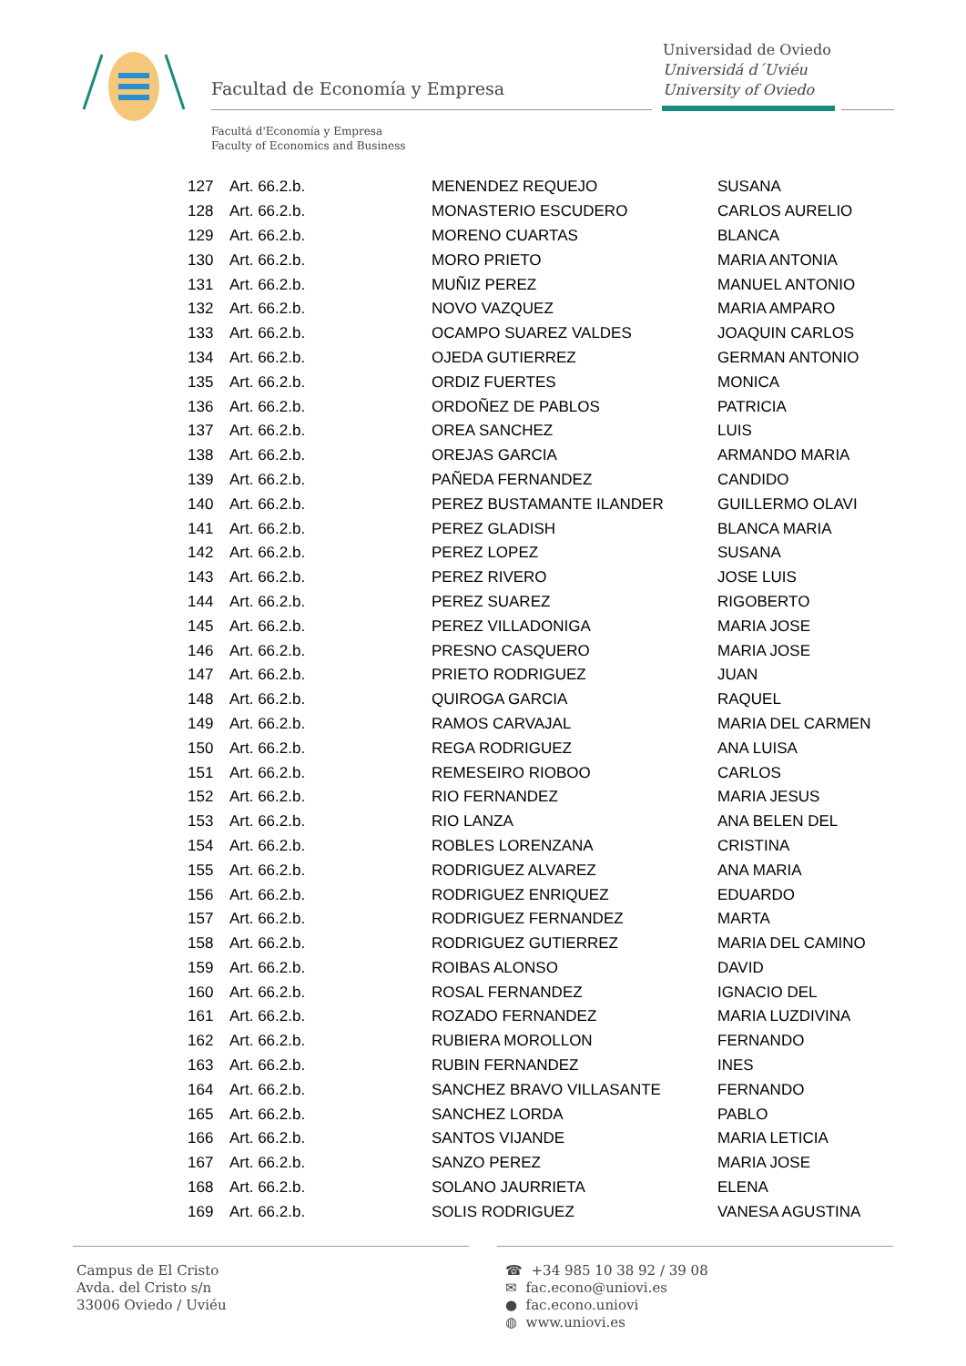Facultad de Economía y Empresa
Universidad de Oviedo
Universidá d´Uviéu
University of Oviedo
Facultá d'Economía y Empresa
Faculty of Economics and Business
| 127 | Art. 66.2.b. | MENENDEZ REQUEJO | SUSANA |
| 128 | Art. 66.2.b. | MONASTERIO ESCUDERO | CARLOS AURELIO |
| 129 | Art. 66.2.b. | MORENO CUARTAS | BLANCA |
| 130 | Art. 66.2.b. | MORO PRIETO | MARIA ANTONIA |
| 131 | Art. 66.2.b. | MUÑIZ PEREZ | MANUEL ANTONIO |
| 132 | Art. 66.2.b. | NOVO VAZQUEZ | MARIA AMPARO |
| 133 | Art. 66.2.b. | OCAMPO SUAREZ VALDES | JOAQUIN CARLOS |
| 134 | Art. 66.2.b. | OJEDA GUTIERREZ | GERMAN ANTONIO |
| 135 | Art. 66.2.b. | ORDIZ FUERTES | MONICA |
| 136 | Art. 66.2.b. | ORDOÑEZ DE PABLOS | PATRICIA |
| 137 | Art. 66.2.b. | OREA SANCHEZ | LUIS |
| 138 | Art. 66.2.b. | OREJAS GARCIA | ARMANDO MARIA |
| 139 | Art. 66.2.b. | PAÑEDA FERNANDEZ | CANDIDO |
| 140 | Art. 66.2.b. | PEREZ BUSTAMANTE ILANDER | GUILLERMO OLAVI |
| 141 | Art. 66.2.b. | PEREZ GLADISH | BLANCA MARIA |
| 142 | Art. 66.2.b. | PEREZ LOPEZ | SUSANA |
| 143 | Art. 66.2.b. | PEREZ RIVERO | JOSE LUIS |
| 144 | Art. 66.2.b. | PEREZ SUAREZ | RIGOBERTO |
| 145 | Art. 66.2.b. | PEREZ VILLADONIGA | MARIA JOSE |
| 146 | Art. 66.2.b. | PRESNO CASQUERO | MARIA JOSE |
| 147 | Art. 66.2.b. | PRIETO RODRIGUEZ | JUAN |
| 148 | Art. 66.2.b. | QUIROGA GARCIA | RAQUEL |
| 149 | Art. 66.2.b. | RAMOS CARVAJAL | MARIA DEL CARMEN |
| 150 | Art. 66.2.b. | REGA RODRIGUEZ | ANA LUISA |
| 151 | Art. 66.2.b. | REMESEIRO RIOBOO | CARLOS |
| 152 | Art. 66.2.b. | RIO FERNANDEZ | MARIA JESUS |
| 153 | Art. 66.2.b. | RIO LANZA | ANA BELEN DEL |
| 154 | Art. 66.2.b. | ROBLES LORENZANA | CRISTINA |
| 155 | Art. 66.2.b. | RODRIGUEZ ALVAREZ | ANA MARIA |
| 156 | Art. 66.2.b. | RODRIGUEZ ENRIQUEZ | EDUARDO |
| 157 | Art. 66.2.b. | RODRIGUEZ FERNANDEZ | MARTA |
| 158 | Art. 66.2.b. | RODRIGUEZ GUTIERREZ | MARIA DEL CAMINO |
| 159 | Art. 66.2.b. | ROIBAS ALONSO | DAVID |
| 160 | Art. 66.2.b. | ROSAL FERNANDEZ | IGNACIO DEL |
| 161 | Art. 66.2.b. | ROZADO FERNANDEZ | MARIA LUZDIVINA |
| 162 | Art. 66.2.b. | RUBIERA MOROLLON | FERNANDO |
| 163 | Art. 66.2.b. | RUBIN FERNANDEZ | INES |
| 164 | Art. 66.2.b. | SANCHEZ BRAVO VILLASANTE | FERNANDO |
| 165 | Art. 66.2.b. | SANCHEZ LORDA | PABLO |
| 166 | Art. 66.2.b. | SANTOS VIJANDE | MARIA LETICIA |
| 167 | Art. 66.2.b. | SANZO PEREZ | MARIA JOSE |
| 168 | Art. 66.2.b. | SOLANO JAURRIETA | ELENA |
| 169 | Art. 66.2.b. | SOLIS RODRIGUEZ | VANESA AGUSTINA |
Campus de El Cristo
Avda. del Cristo s/n
33006 Oviedo / Uviéu
☎ +34 985 10 38 92 / 39 08
✉ fac.econo@uniovi.es
● fac.econo.uniovi
◍ www.uniovi.es